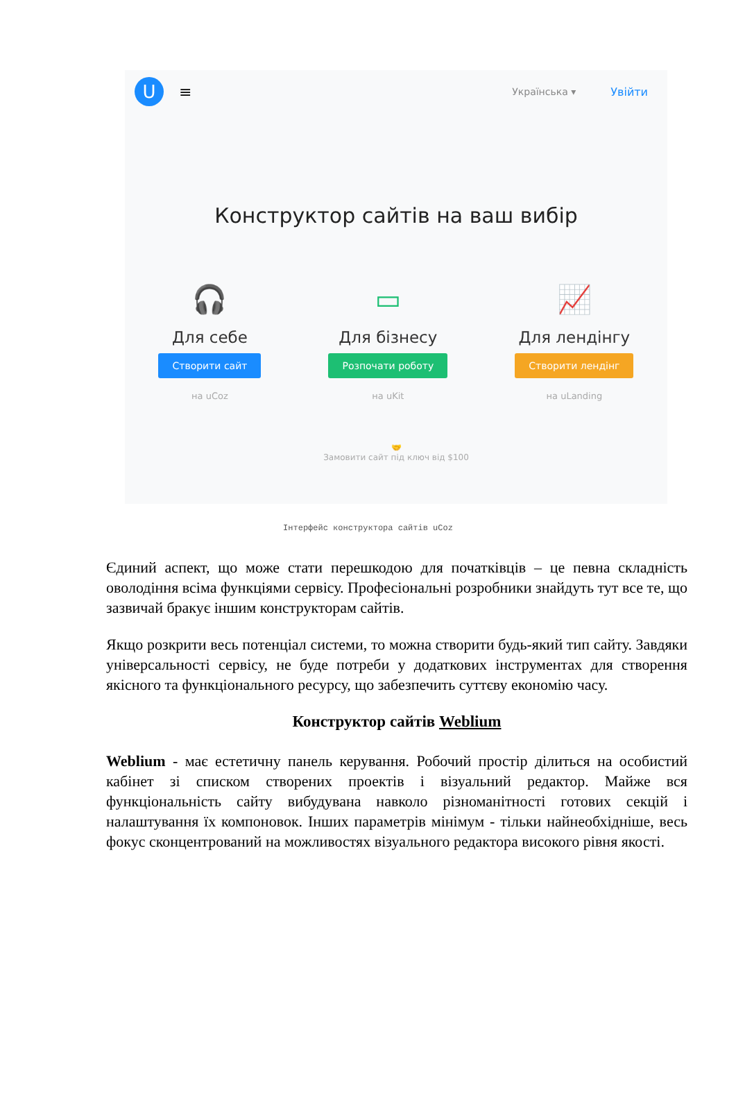U
≡
Українська ▾ Увійти
Конструктор сайтів на ваш вибір
🎧
Для себе
Створити сайт
на uCoz
▭
Для бізнесу
Розпочати роботу
на uKit
📈
Для лендінгу
Створити лендінг
на uLanding
🤝
Замовити сайт під ключ від $100
Інтерфейс конструктора сайтів uCoz
Єдиний аспект, що може стати перешкодою для початківців – це певна складність оволодіння всіма функціями сервісу. Професіональні розробники знайдуть тут все те, що зазвичай бракує іншим конструкторам сайтів.
Якщо розкрити весь потенціал системи, то можна створити будь-який тип сайту. Завдяки універсальності сервісу, не буде потреби у додаткових інструментах для створення якісного та функціонального ресурсу, що забезпечить суттєву економію часу.
Конструктор сайтів Weblium
Weblium - має естетичну панель керування. Робочий простір ділиться на особистий кабінет зі списком створених проектів і візуальний редактор. Майже вся функціональність сайту вибудувана навколо різноманітності готових секцій і налаштування їх компоновок. Інших параметрів мінімум - тільки найнеобхідніше, весь фокус сконцентрований на можливостях візуального редактора високого рівня якості.